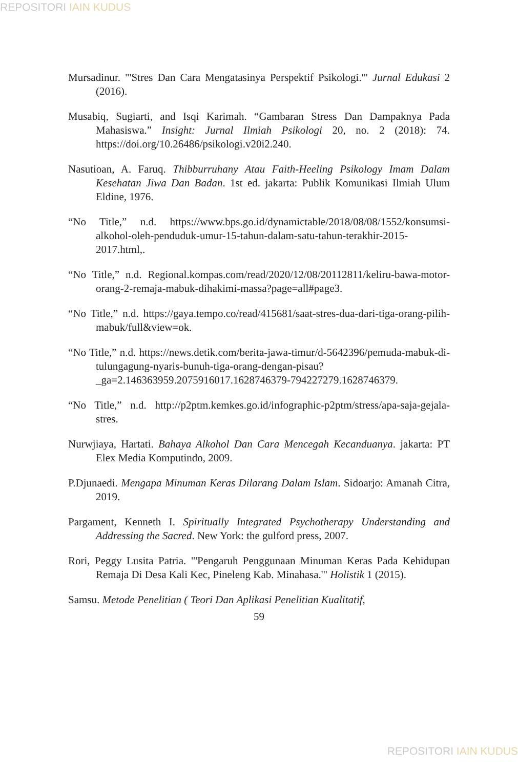REPOSITORI IAIN KUDUS
Mursadinur. "'Stres Dan Cara Mengatasinya Perspektif Psikologi.'" Jurnal Edukasi 2 (2016).
Musabiq, Sugiarti, and Isqi Karimah. “Gambaran Stress Dan Dampaknya Pada Mahasiswa.” Insight: Jurnal Ilmiah Psikologi 20, no. 2 (2018): 74. https://doi.org/10.26486/psikologi.v20i2.240.
Nasutioan, A. Faruq. Thibburruhany Atau Faith-Heeling Psikology Imam Dalam Kesehatan Jiwa Dan Badan. 1st ed. jakarta: Publik Komunikasi Ilmiah Ulum Eldine, 1976.
“No Title,” n.d. https://www.bps.go.id/dynamictable/2018/08/08/1552/konsumsi-alkohol-oleh-penduduk-umur-15-tahun-dalam-satu-tahun-terakhir-2015-2017.html,.
“No Title,” n.d. Regional.kompas.com/read/2020/12/08/20112811/keliru-bawa-motor-orang-2-remaja-mabuk-dihakimi-massa?page=all#page3.
“No Title,” n.d. https://gaya.tempo.co/read/415681/saat-stres-dua-dari-tiga-orang-pilih-mabuk/full&view=ok.
“No Title,” n.d. https://news.detik.com/berita-jawa-timur/d-5642396/pemuda-mabuk-di-tulungagung-nyaris-bunuh-tiga-orang-dengan-pisau?_ga=2.146363959.2075916017.1628746379-794227279.1628746379.
“No Title,” n.d. http://p2ptm.kemkes.go.id/infographic-p2ptm/stress/apa-saja-gejala-stres.
Nurwjiaya, Hartati. Bahaya Alkohol Dan Cara Mencegah Kecanduanya. jakarta: PT Elex Media Komputindo, 2009.
P.Djunaedi. Mengapa Minuman Keras Dilarang Dalam Islam. Sidoarjo: Amanah Citra, 2019.
Pargament, Kenneth I. Spiritually Integrated Psychotherapy Understanding and Addressing the Sacred. New York: the gulford press, 2007.
Rori, Peggy Lusita Patria. "'Pengaruh Penggunaan Minuman Keras Pada Kehidupan Remaja Di Desa Kali Kec, Pineleng Kab. Minahasa.'" Holistik 1 (2015).
Samsu. Metode Penelitian ( Teori Dan Aplikasi Penelitian Kualitatif,
59
REPOSITORI IAIN KUDUS